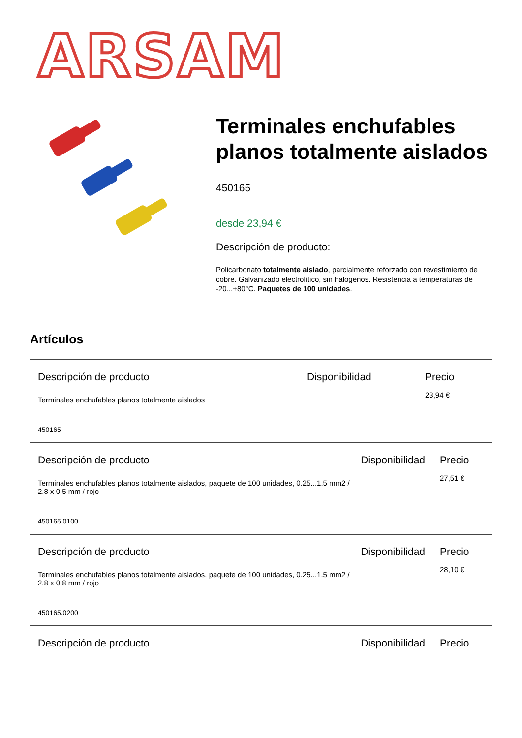ARSAM
Terminales enchufables planos totalmente aislados
450165
desde 23,94 €
Descripción de producto:
Policarbonato totalmente aislado, parcialmente reforzado con revestimiento de cobre. Galvanizado electrolítico, sin halógenos. Resistencia a temperaturas de -20...+80°C. Paquetes de 100 unidades.
Artículos
Descripción de producto Disponibilidad Precio
Terminales enchufables planos totalmente aislados
23,94 €
450165
Descripción de producto Disponibilidad Precio
Terminales enchufables planos totalmente aislados, paquete de 100 unidades, 0.25...1.5 mm2 / 2.8 x 0.5 mm / rojo
27,51 €
450165.0100
Descripción de producto Disponibilidad Precio
Terminales enchufables planos totalmente aislados, paquete de 100 unidades, 0.25...1.5 mm2 / 2.8 x 0.8 mm / rojo
28,10 €
450165.0200
Descripción de producto Disponibilidad Precio